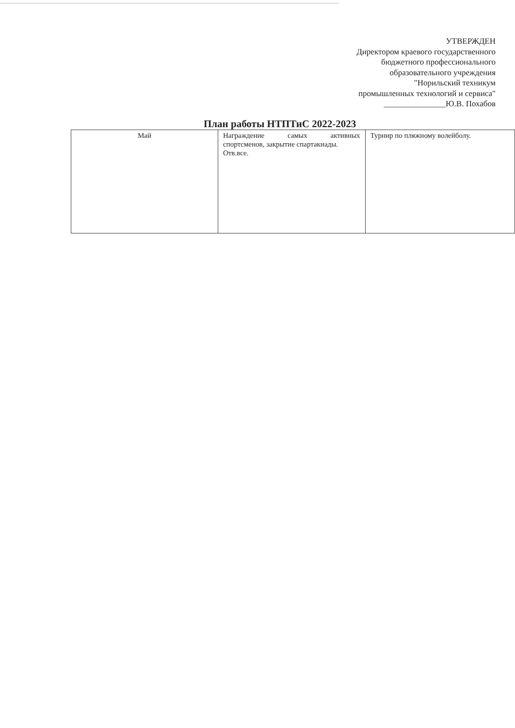УТВЕРЖДЕН
Директором краевого государственного
бюджетного профессионального
образовательного учреждения
"Норильский техникум
промышленных технологий и сервиса"
_______________Ю.В. Похабов
План работы НТПТиС 2022-2023
| Май | Награждение самых активных спортсменов, закрытие спартакиады. Отв.все. | Турнир по пляжному волейболу. |